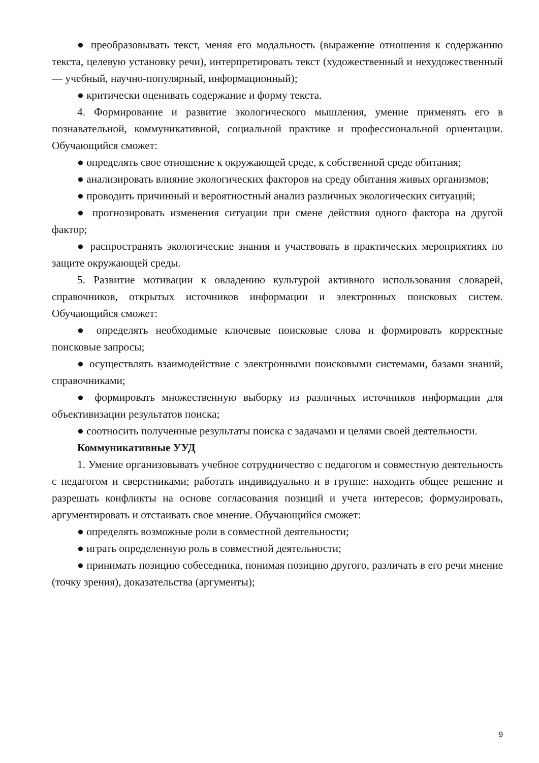● преобразовывать текст, меняя его модальность (выражение отношения к содержанию текста, целевую установку речи), интерпретировать текст (художественный и нехудожественный — учебный, научно-популярный, информационный);
● критически оценивать содержание и форму текста.
4. Формирование и развитие экологического мышления, умение применять его в познавательной, коммуникативной, социальной практике и профессиональной ориентации. Обучающийся сможет:
● определять свое отношение к окружающей среде, к собственной среде обитания;
● анализировать влияние экологических факторов на среду обитания живых организмов;
● проводить причинный и вероятностный анализ различных экологических ситуаций;
● прогнозировать изменения ситуации при смене действия одного фактора на другой фактор;
● распространять экологические знания и участвовать в практических мероприятиях по защите окружающей среды.
5. Развитие мотивации к овладению культурой активного использования словарей, справочников, открытых источников информации и электронных поисковых систем. Обучающийся сможет:
● определять необходимые ключевые поисковые слова и формировать корректные поисковые запросы;
● осуществлять взаимодействие с электронными поисковыми системами, базами знаний, справочниками;
● формировать множественную выборку из различных источников информации для объективизации результатов поиска;
● соотносить полученные результаты поиска с задачами и целями своей деятельности.
Коммуникативные УУД
1. Умение организовывать учебное сотрудничество с педагогом и совместную деятельность с педагогом и сверстниками; работать индивидуально и в группе: находить общее решение и разрешать конфликты на основе согласования позиций и учета интересов; формулировать, аргументировать и отстаивать свое мнение. Обучающийся сможет:
● определять возможные роли в совместной деятельности;
● играть определенную роль в совместной деятельности;
● принимать позицию собеседника, понимая позицию другого, различать в его речи мнение (точку зрения), доказательства (аргументы);
9